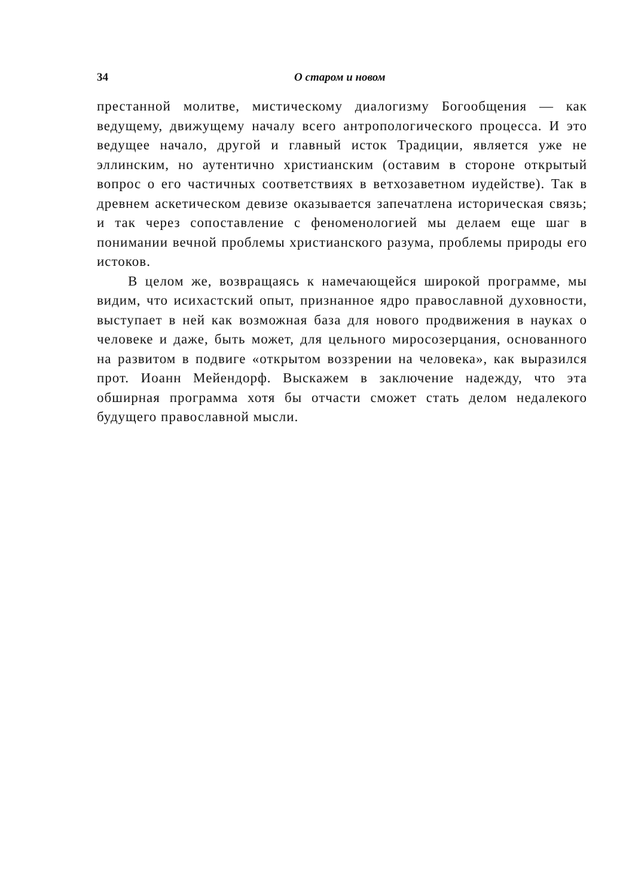34 О старом и новом
престанной молитве, мистическому диалогизму Богообщения — как ведущему, движущему началу всего антропологического процесса. И это ведущее начало, другой и главный исток Традиции, является уже не эллинским, но аутентично христианским (оставим в стороне открытый вопрос о его частичных соответствиях в ветхозаветном иудействе). Так в древнем аскетическом девизе оказывается запечатлена историческая связь; и так через сопоставление с феноменологией мы делаем еще шаг в понимании вечной проблемы христианского разума, проблемы природы его истоков.
В целом же, возвращаясь к намечающейся широкой программе, мы видим, что исихастский опыт, признанное ядро православной духовности, выступает в ней как возможная база для нового продвижения в науках о человеке и даже, быть может, для цельного миросозерцания, основанного на развитом в подвиге «открытом воззрении на человека», как выразился прот. Иоанн Мейендорф. Выскажем в заключение надежду, что эта обширная программа хотя бы отчасти сможет стать делом недалекого будущего православной мысли.